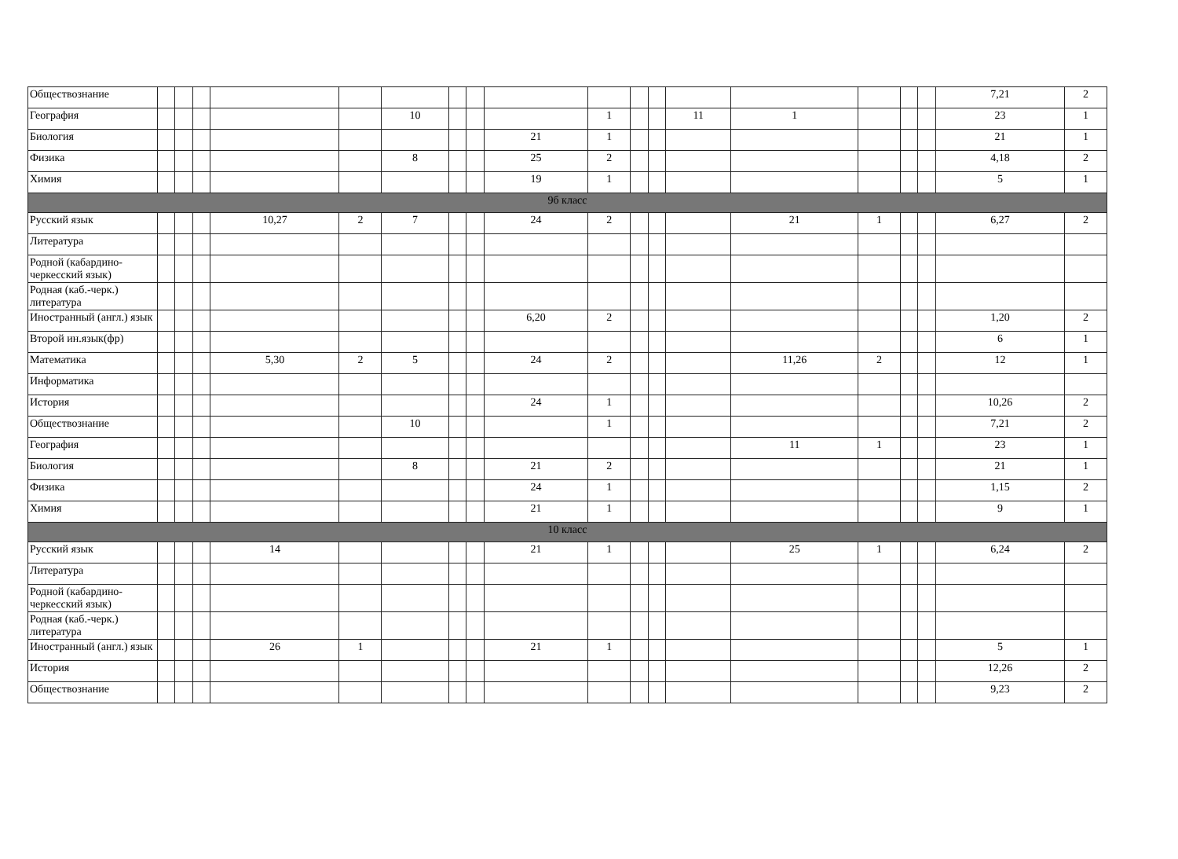| Обществознание | | | | | | | | | | | | | | | | | | 7,21 | 2 |
| География | | | | | | 10 | | | | 1 | | | 11 | 1 | | | | 23 | 1 |
| Биология | | | | | | | | | 21 | 1 | | | | | | | | 21 | 1 |
| Физика | | | | | | 8 | | | 25 | 2 | | | | | | | | 4,18 | 2 |
| Химия | | | | | | | | | 19 | 1 | | | | | | | | 5 | 1 |
| 9б класс | | | | | | | | | | | | | | | | | | | |
| Русский язык | | | | 10,27 | 2 | 7 | | | 24 | 2 | | | | 21 | 1 | | | 6,27 | 2 |
| Литература | | | | | | | | | | | | | | | | | | | |
| Родной (кабардино-черкесский язык) | | | | | | | | | | | | | | | | | | | |
| Родная (каб.-черк.) литература | | | | | | | | | | | | | | | | | | | |
| Иностранный (англ.) язык | | | | | | | | | 6,20 | 2 | | | | | | | | 1,20 | 2 |
| Второй ин.язык(фр) | | | | | | | | | | | | | | | | | | 6 | 1 |
| Математика | | | | 5,30 | 2 | 5 | | | 24 | 2 | | | | 11,26 | 2 | | | 12 | 1 |
| Информатика | | | | | | | | | | | | | | | | | | | |
| История | | | | | | | | | 24 | 1 | | | | | | | | 10,26 | 2 |
| Обществознание | | | | | | 10 | | | | 1 | | | | | | | | 7,21 | 2 |
| География | | | | | | | | | | | | | | 11 | 1 | | | 23 | 1 |
| Биология | | | | | | 8 | | | 21 | 2 | | | | | | | | 21 | 1 |
| Физика | | | | | | | | | 24 | 1 | | | | | | | | 1,15 | 2 |
| Химия | | | | | | | | | 21 | 1 | | | | | | | | 9 | 1 |
| 10 класс | | | | | | | | | | | | | | | | | | | |
| Русский язык | | | | 14 | | | | | 21 | 1 | | | | 25 | 1 | | | 6,24 | 2 |
| Литература | | | | | | | | | | | | | | | | | | | |
| Родной (кабардино-черкесский язык) | | | | | | | | | | | | | | | | | | | |
| Родная (каб.-черк.) литература | | | | | | | | | | | | | | | | | | | |
| Иностранный (англ.) язык | | | | 26 | 1 | | | | 21 | 1 | | | | | | | | 5 | 1 |
| История | | | | | | | | | | | | | | | | | | 12,26 | 2 |
| Обществознание | | | | | | | | | | | | | | | | | | 9,23 | 2 |